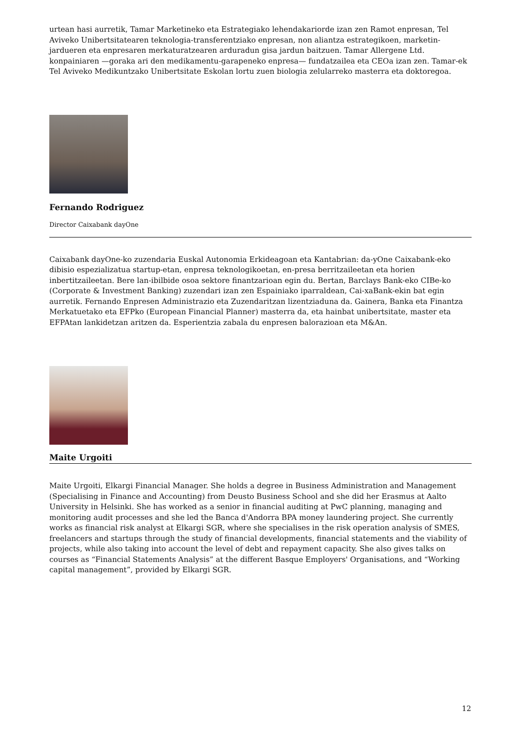urtean hasi aurretik, Tamar Marketineko eta Estrategiako lehendakariorde izan zen Ramot enpresan, Tel Aviveko Unibertsitatearen teknologia-transferentziako enpresan, non aliantza estrategikoen, marketin-jardueren eta enpresaren merkaturatzearen arduradun gisa jardun baitzuen. Tamar Allergene Ltd. konpainiaren —goraka ari den medikamentu-garapeneko enpresa— fundatzailea eta CEOa izan zen. Tamar-ek Tel Aviveko Medikuntzako Unibertsitate Eskolan lortu zuen biologia zelularreko masterra eta doktoregoa.
Fernando Rodriguez
Director Caixabank dayOne
Caixabank dayOne-ko zuzendaria Euskal Autonomia Erkideagoan eta Kantabrian: da-yOne Caixabank-eko dibisio espezializatua startup-etan, enpresa teknologikoetan, en-presa berritzaileetan eta horien inbertitzaileetan. Bere lan-ibilbide osoa sektore finantzarioan egin du. Bertan, Barclays Bank-eko CIBe-ko (Corporate & Investment Banking) zuzendari izan zen Espainiako iparraldean, Cai-xaBank-ekin bat egin aurretik. Fernando Enpresen Administrazio eta Zuzendaritzan lizentziaduna da. Gainera, Banka eta Finantza Merkatuetako eta EFPko (European Financial Planner) masterra da, eta hainbat unibertsitate, master eta EFPAtan lankidetzan aritzen da. Esperientzia zabala du enpresen balorazioan eta M&An.
Maite Urgoiti
Maite Urgoiti, Elkargi Financial Manager. She holds a degree in Business Administration and Management (Specialising in Finance and Accounting) from Deusto Business School and she did her Erasmus at Aalto University in Helsinki. She has worked as a senior in financial auditing at PwC planning, managing and monitoring audit processes and she led the Banca d'Andorra BPA money laundering project. She currently works as financial risk analyst at Elkargi SGR, where she specialises in the risk operation analysis of SMES, freelancers and startups through the study of financial developments, financial statements and the viability of projects, while also taking into account the level of debt and repayment capacity. She also gives talks on courses as “Financial Statements Analysis” at the different Basque Employers' Organisations, and “Working capital management”, provided by Elkargi SGR.
12